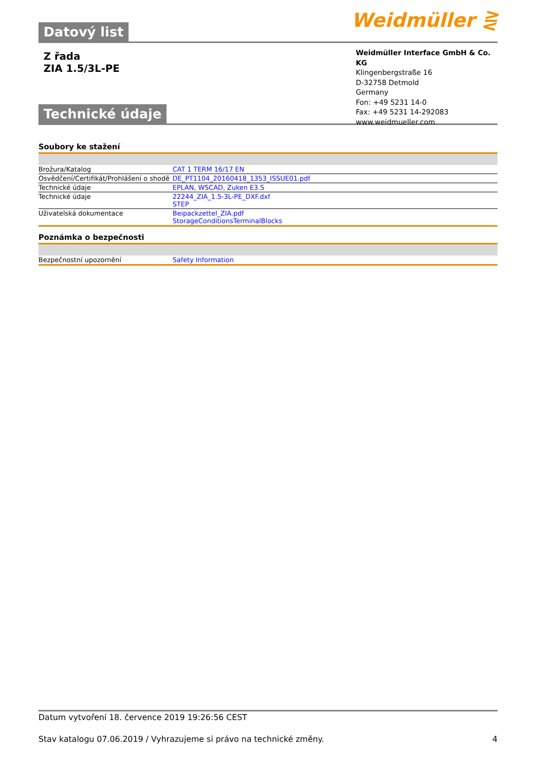Weidmüller ⋛
Datový list
Z řada
ZIA 1.5/3L-PE
Weidmüller Interface GmbH & Co. KG
Klingenbergstraße 16
D-32758 Detmold
Germany
Fon: +49 5231 14-0
Fax: +49 5231 14-292083
www.weidmueller.com
Technické údaje
Soubory ke stažení
| Brožura/Katalog | CAT 1 TERM 16/17 EN |
| Osvědčení/Certifikát/Prohlášení o shodě | DE_PT1104_20160418_1353_ISSUE01.pdf |
| Technické údaje | EPLAN, WSCAD, Zuken E3.S |
| Technické údaje | 22244_ZIA_1.5-3L-PE_DXF.dxf STEP |
| Uživatelská dokumentace | Beipackzettel_ZIA.pdf StorageConditionsTerminalBlocks |
Poznámka o bezpečnosti
| Bezpečnostní upozornění | Safety Information |
Datum vytvoření 18. července 2019 19:26:56 CEST
Stav katalogu 07.06.2019 / Vyhrazujeme si právo na technické změny. 4